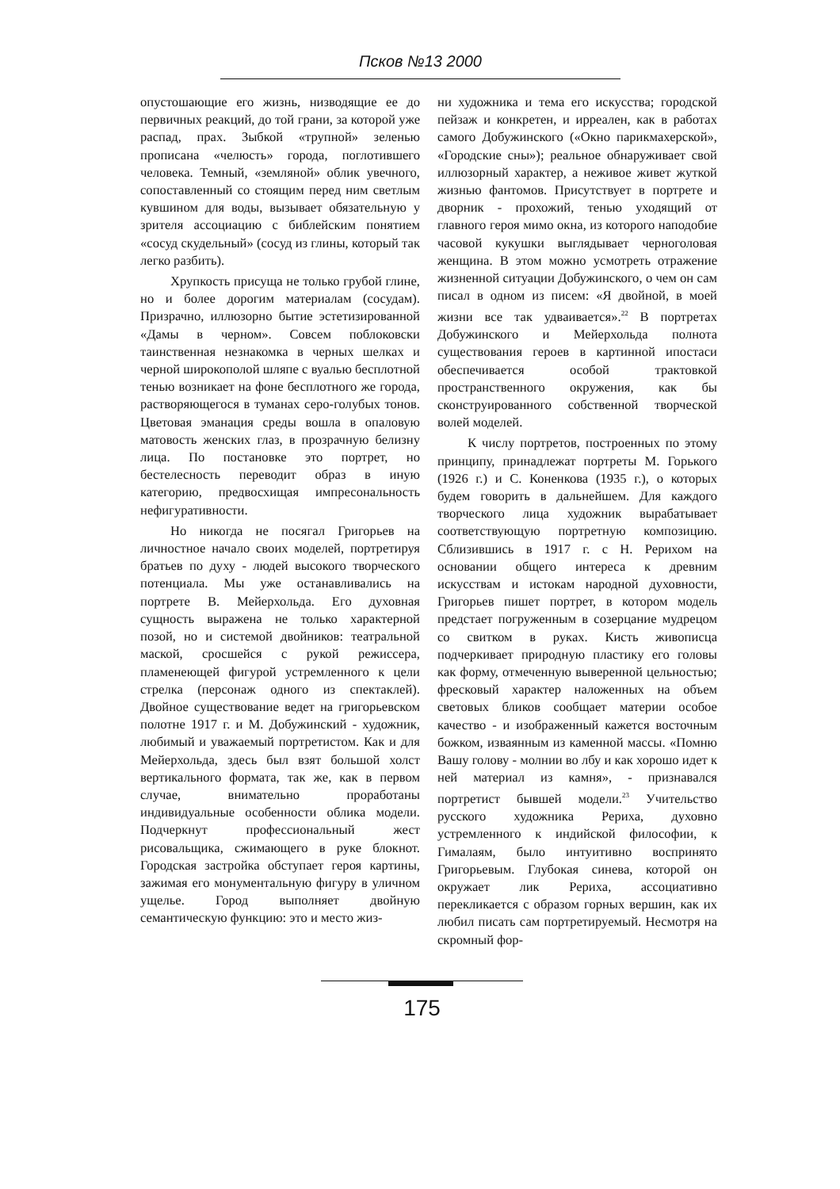Псков №13 2000
опустошающие его жизнь, низводящие ее до первичных реакций, до той грани, за которой уже распад, прах. Зыбкой «трупной» зеленью прописана «челюсть» города, поглотившего человека. Темный, «земляной» облик увечного, сопоставленный со стоящим перед ним светлым кувшином для воды, вызывает обязательную у зрителя ассоциацию с библейским понятием «сосуд скудельный» (сосуд из глины, который так легко разбить).
Хрупкость присуща не только грубой глине, но и более дорогим материалам (сосудам). Призрачно, иллюзорно бытие эстетизированной «Дамы в черном». Совсем поблоковски таинственная незнакомка в черных шелках и черной широкополой шляпе с вуалью бесплотной тенью возникает на фоне бесплотного же города, растворяющегося в туманах серо-голубых тонов. Цветовая эманация среды вошла в опаловую матовость женских глаз, в прозрачную белизну лица. По постановке это портрет, но бестелесность переводит образ в иную категорию, предвосхищая импресональность нефигуративности.
Но никогда не посягал Григорьев на личностное начало своих моделей, портретируя братьев по духу - людей высокого творческого потенциала. Мы уже останавливались на портрете В. Мейерхольда. Его духовная сущность выражена не только характерной позой, но и системой двойников: театральной маской, сросшейся с рукой режиссера, пламенеющей фигурой устремленного к цели стрелка (персонаж одного из спектаклей). Двойное существование ведет на григорьевском полотне 1917 г. и М. Добужинский - художник, любимый и уважаемый портретистом. Как и для Мейерхольда, здесь был взят большой холст вертикального формата, так же, как в первом случае, внимательно проработаны индивидуальные особенности облика модели. Подчеркнут профессиональный жест рисовальщика, сжимающего в руке блокнот. Городская застройка обступает героя картины, зажимая его монументальную фигуру в уличном ущелье. Город выполняет двойную семантическую функцию: это и место жиз-
ни художника и тема его искусства; городской пейзаж и конкретен, и ирреален, как в работах самого Добужинского («Окно парикмахерской», «Городские сны»); реальное обнаруживает свой иллюзорный характер, а неживое живет жуткой жизнью фантомов. Присутствует в портрете и дворник - прохожий, тенью уходящий от главного героя мимо окна, из которого наподобие часовой кукушки выглядывает черноголовая женщина. В этом можно усмотреть отражение жизненной ситуации Добужинского, о чем он сам писал в одном из писем: «Я двойной, в моей жизни все так удваивается».<sup>22</sup> В портретах Добужинского и Мейерхольда полнота существования героев в картинной ипостаси обеспечивается особой трактовкой пространственного окружения, как бы сконструированного собственной творческой волей моделей.
К числу портретов, построенных по этому принципу, принадлежат портреты М. Горького (1926 г.) и С. Коненкова (1935 г.), о которых будем говорить в дальнейшем. Для каждого творческого лица художник вырабатывает соответствующую портретную композицию. Сблизившись в 1917 г. с Н. Рерихом на основании общего интереса к древним искусствам и истокам народной духовности, Григорьев пишет портрет, в котором модель предстает погруженным в созерцание мудрецом со свитком в руках. Кисть живописца подчеркивает природную пластику его головы как форму, отмеченную выверенной цельностью; фресковый характер наложенных на объем световых бликов сообщает материи особое качество - и изображенный кажется восточным божком, изваянным из каменной массы. «Помню Вашу голову - молнии во лбу и как хорошо идет к ней материал из камня», - признавался портретист бывшей модели.<sup>23</sup> Учительство русского художника Рериха, духовно устремленного к индийской философии, к Гималаям, было интуитивно воспринято Григорьевым. Глубокая синева, которой он окружает лик Рериха, ассоциативно перекликается с образом горных вершин, как их любил писать сам портретируемый. Несмотря на скромный фор-
175